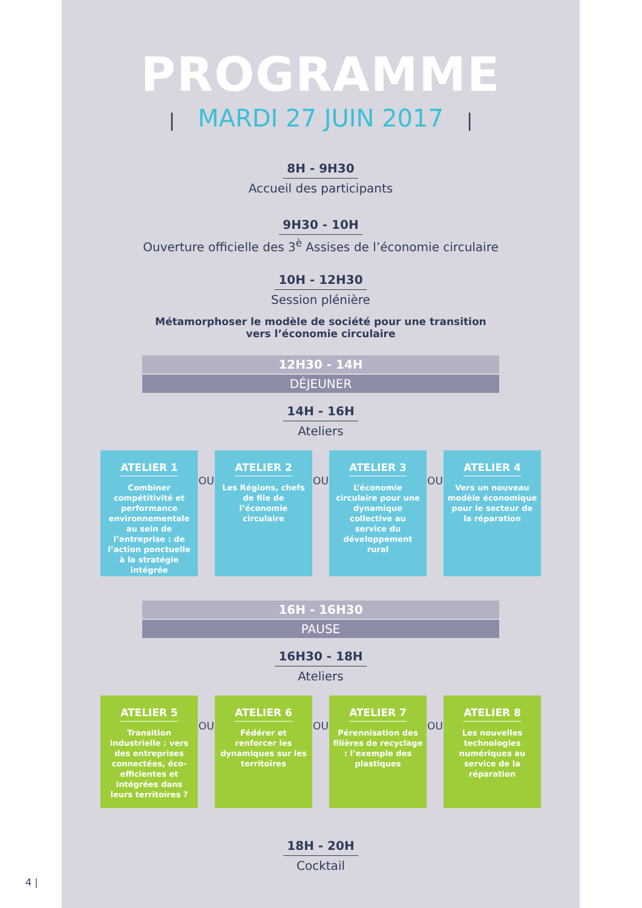PROGRAMME
| MARDI 27 JUIN 2017 |
8H - 9H30
Accueil des participants
9H30 - 10H
Ouverture officielle des 3<sup>è</sup> Assises de l’économie circulaire
10H - 12H30
Session plénière
Métamorphoser le modèle de société pour une transition
vers l’économie circulaire
12H30 - 14H
DÉJEUNER
14H - 16H
Ateliers
ATELIER 1
Combiner compétitivité et performance environnementale au sein de l’entreprise : de l’action ponctuelle à la stratégie intégrée
OU
ATELIER 2
Les Régions, chefs de file de l’économie circulaire
OU
ATELIER 3
L’économie circulaire pour une dynamique collective au service du développement rural
OU
ATELIER 4
Vers un nouveau modèle économique pour le secteur de la réparation
16H - 16H30
PAUSE
16H30 - 18H
Ateliers
ATELIER 5
Transition industrielle : vers des entreprises connectées, éco-efficientes et intégrées dans leurs territoires ?
OU
ATELIER 6
Fédérer et renforcer les dynamiques sur les territoires
OU
ATELIER 7
Pérennisation des filières de recyclage : l’exemple des plastiques
OU
ATELIER 8
Les nouvelles technologies numériques au service de la réparation
18H - 20H
Cocktail
4 |